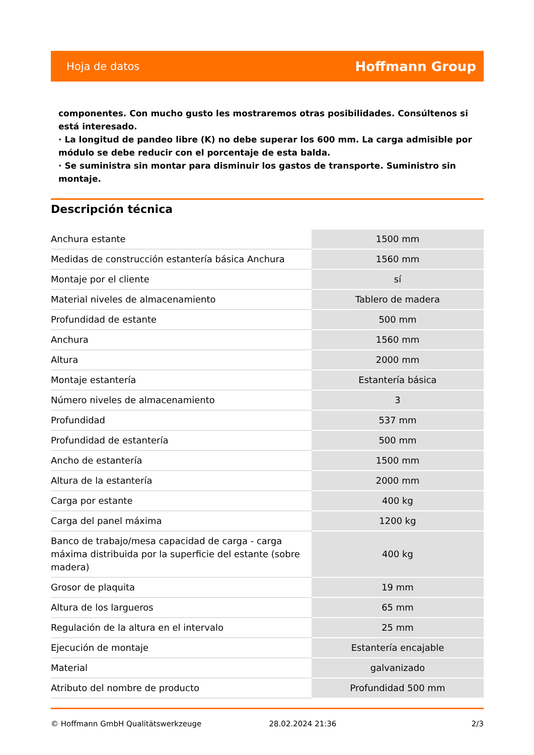Hoja de datos Hoffmann Group
componentes. Con mucho gusto les mostraremos otras posibilidades. Consúltenos si está interesado.
· La longitud de pandeo libre (K) no debe superar los 600 mm. La carga admisible por módulo se debe reducir con el porcentaje de esta balda.
· Se suministra sin montar para disminuir los gastos de transporte. Suministro sin montaje.
Descripción técnica
| Anchura estante | 1500 mm |
| Medidas de construcción estantería básica Anchura | 1560 mm |
| Montaje por el cliente | sí |
| Material niveles de almacenamiento | Tablero de madera |
| Profundidad de estante | 500 mm |
| Anchura | 1560 mm |
| Altura | 2000 mm |
| Montaje estantería | Estantería básica |
| Número niveles de almacenamiento | 3 |
| Profundidad | 537 mm |
| Profundidad de estantería | 500 mm |
| Ancho de estantería | 1500 mm |
| Altura de la estantería | 2000 mm |
| Carga por estante | 400 kg |
| Carga del panel máxima | 1200 kg |
| Banco de trabajo/mesa capacidad de carga - carga máxima distribuida por la superficie del estante (sobre madera) | 400 kg |
| Grosor de plaquita | 19 mm |
| Altura de los largueros | 65 mm |
| Regulación de la altura en el intervalo | 25 mm |
| Ejecución de montaje | Estantería encajable |
| Material | galvanizado |
| Atributo del nombre de producto | Profundidad 500 mm |
© Hoffmann GmbH Qualitätswerkzeuge 28.02.2024 21:36 2/3